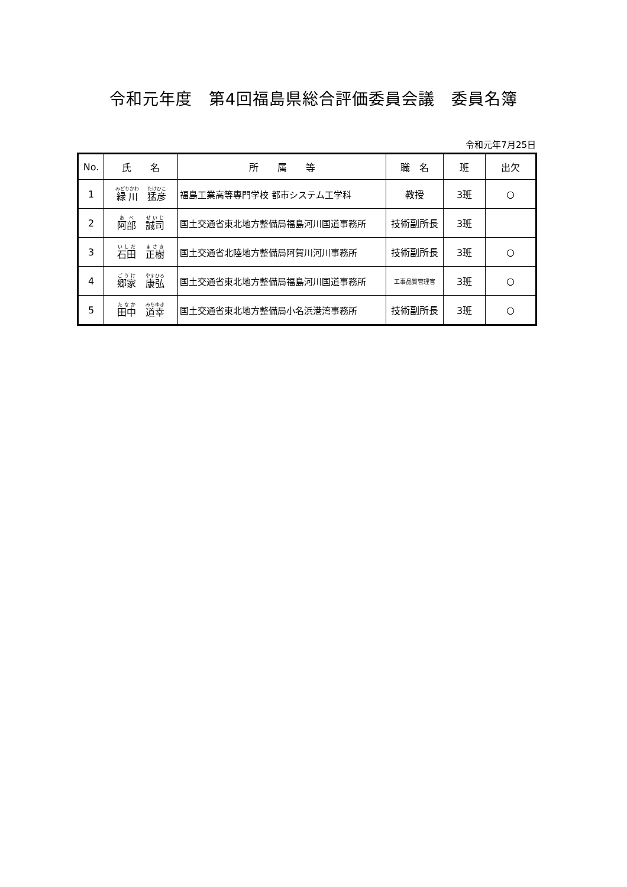令和元年度　第4回福島県総合評価委員会議　委員名簿
令和元年7月25日
| No. | 氏 名 | 所 属 等 | 職 名 | 班 | 出欠 |
| --- | --- | --- | --- | --- | --- |
| 1 | 緑川 猛彦 | 福島工業高等専門学校 都市システム工学科 | 教授 | 3班 | ○ |
| 2 | 阿部 誠司 | 国土交通省東北地方整備局福島河川国道事務所 | 技術副所長 | 3班 | |
| 3 | 石田 正樹 | 国土交通省北陸地方整備局阿賀川河川事務所 | 技術副所長 | 3班 | ○ |
| 4 | 郷家 康弘 | 国土交通省東北地方整備局福島河川国道事務所 | 工事品質管理官 | 3班 | ○ |
| 5 | 田中 道幸 | 国土交通省東北地方整備局小名浜港湾事務所 | 技術副所長 | 3班 | ○ |